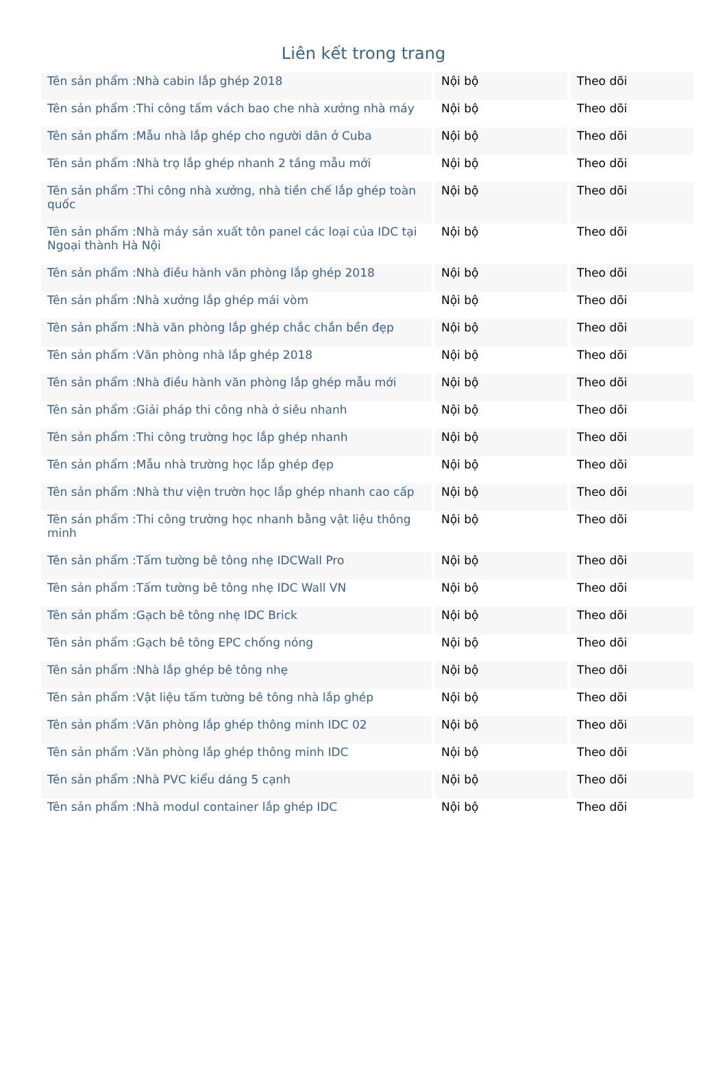Liên kết trong trang
| Tên sản phẩm :Nhà cabin lắp ghép 2018 | Nội bộ | Theo dõi |
| Tên sản phẩm :Thi công tấm vách bao che nhà xưởng nhà máy | Nội bộ | Theo dõi |
| Tên sản phẩm :Mẫu nhà lắp ghép cho người dân ở Cuba | Nội bộ | Theo dõi |
| Tên sản phẩm :Nhà trọ lắp ghép nhanh 2 tầng mẫu mới | Nội bộ | Theo dõi |
| Tên sản phẩm :Thi công nhà xưởng, nhà tiền chế lắp ghép toàn quốc | Nội bộ | Theo dõi |
| Tên sản phẩm :Nhà máy sản xuất tôn panel các loại của IDC tại Ngoại thành Hà Nội | Nội bộ | Theo dõi |
| Tên sản phẩm :Nhà điều hành văn phòng lắp ghép 2018 | Nội bộ | Theo dõi |
| Tên sản phẩm :Nhà xưởng lắp ghép mái vòm | Nội bộ | Theo dõi |
| Tên sản phẩm :Nhà văn phòng lắp ghép chắc chắn bền đẹp | Nội bộ | Theo dõi |
| Tên sản phẩm :Văn phòng nhà lắp ghép 2018 | Nội bộ | Theo dõi |
| Tên sản phẩm :Nhà điều hành văn phòng lắp ghép mẫu mới | Nội bộ | Theo dõi |
| Tên sản phẩm :Giải pháp thi công nhà ở siêu nhanh | Nội bộ | Theo dõi |
| Tên sản phẩm :Thi công trường học lắp ghép nhanh | Nội bộ | Theo dõi |
| Tên sản phẩm :Mẫu nhà trường học lắp ghép đẹp | Nội bộ | Theo dõi |
| Tên sản phẩm :Nhà thư viện trườn học lắp ghép nhanh cao cấp | Nội bộ | Theo dõi |
| Tên sản phẩm :Thi công trường học nhanh bằng vật liệu thông minh | Nội bộ | Theo dõi |
| Tên sản phẩm :Tấm tường bê tông nhẹ IDCWall Pro | Nội bộ | Theo dõi |
| Tên sản phẩm :Tấm tường bê tông nhẹ IDC Wall VN | Nội bộ | Theo dõi |
| Tên sản phẩm :Gạch bê tông nhẹ IDC Brick | Nội bộ | Theo dõi |
| Tên sản phẩm :Gạch bê tông EPC chống nóng | Nội bộ | Theo dõi |
| Tên sản phẩm :Nhà lắp ghép bê tông nhẹ | Nội bộ | Theo dõi |
| Tên sản phẩm :Vật liệu tấm tường bê tông nhà lắp ghép | Nội bộ | Theo dõi |
| Tên sản phẩm :Văn phòng lắp ghép thông minh IDC 02 | Nội bộ | Theo dõi |
| Tên sản phẩm :Văn phòng lắp ghép thông minh IDC | Nội bộ | Theo dõi |
| Tên sản phẩm :Nhà PVC kiểu dáng 5 cạnh | Nội bộ | Theo dõi |
| Tên sản phẩm :Nhà modul container lắp ghép IDC | Nội bộ | Theo dõi |